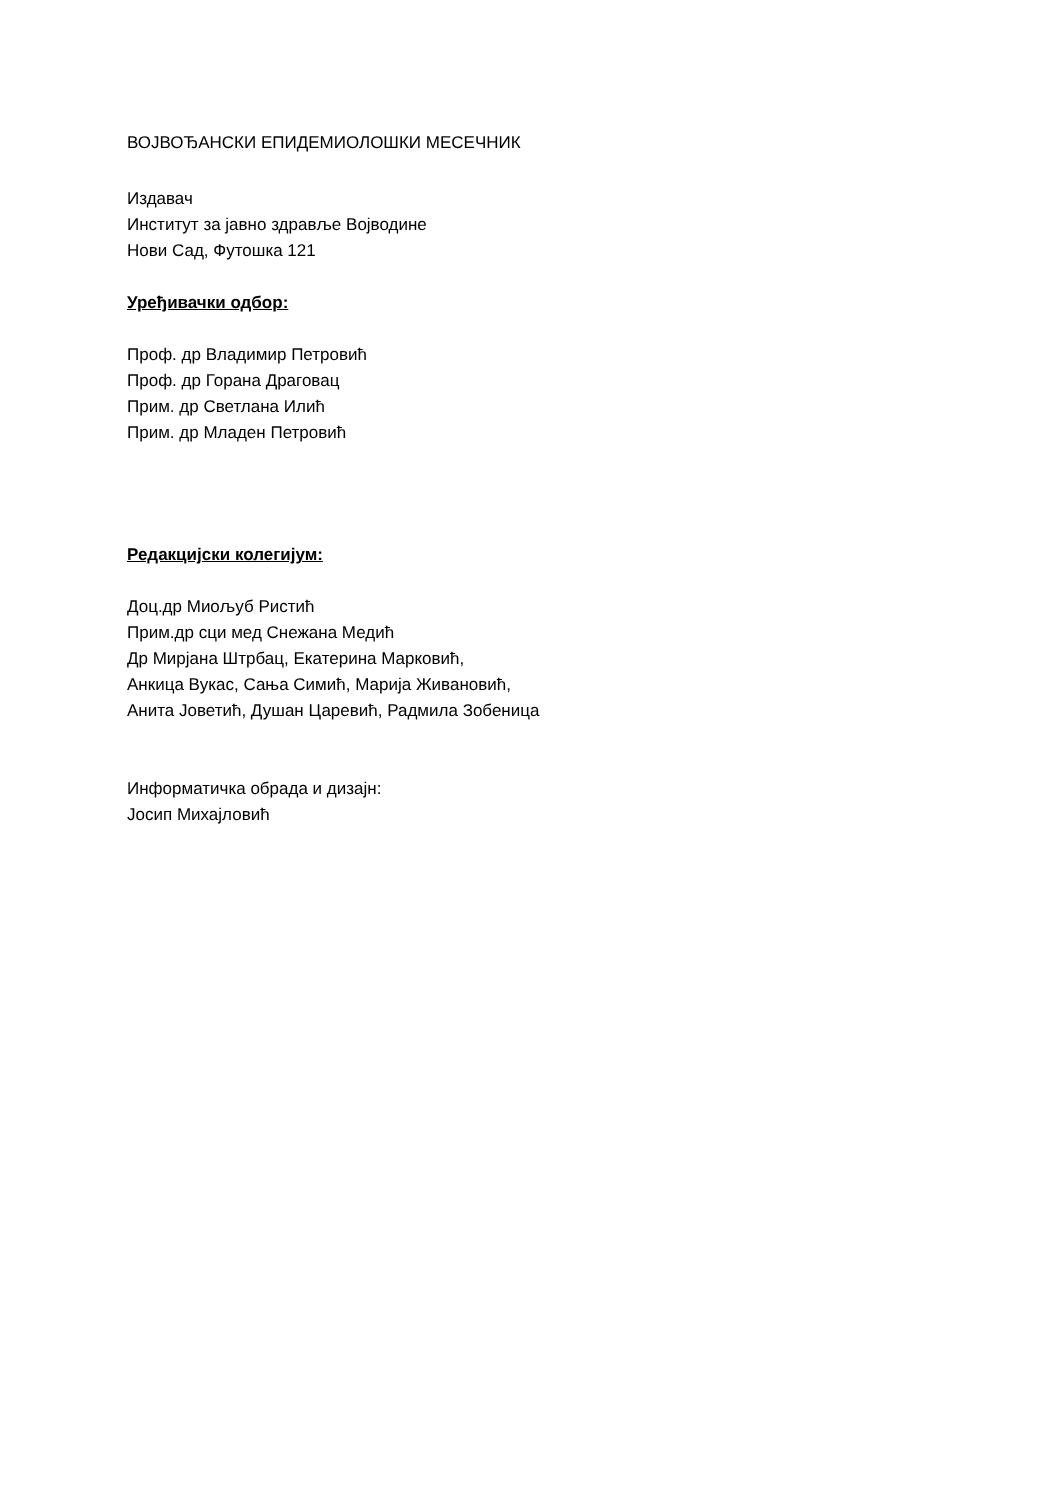ВОЈВОЂАНСКИ ЕПИДЕМИОЛОШКИ МЕСЕЧНИК
Издавач
Институт за јавно здравље Војводине
Нови Сад, Футошка 121
Уређивачки одбор:
Проф. др Владимир Петровић
Проф. др Горана Драговац
Прим. др Светлана Илић
Прим. др Младен Петровић
Редакцијски колегијум:
Доц.др Миољуб Ристић
Прим.др сци мед Снежана Медић
Др Мирјана Штрбац, Екатерина Марковић,
Анкица Вукас, Сања Симић, Марија Живановић,
Анита Јоветић, Душан Царевић, Радмила Зобеница
Информатичка обрада и дизајн:
Јосип Михајловић